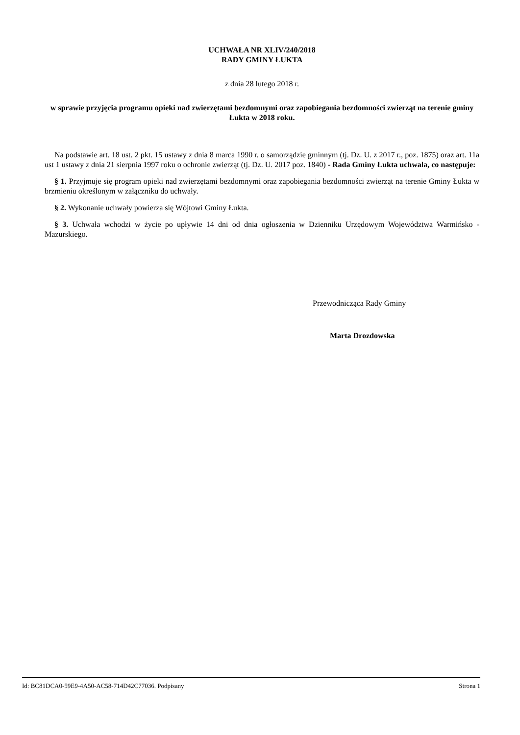UCHWAŁA NR XLIV/240/2018
RADY GMINY ŁUKTA
z dnia 28 lutego 2018 r.
w sprawie przyjęcia programu opieki nad zwierzętami bezdomnymi oraz zapobiegania bezdomności zwierząt na terenie gminy Łukta w 2018 roku.
Na podstawie art. 18 ust. 2 pkt. 15 ustawy z dnia 8 marca 1990 r. o samorządzie gminnym (tj. Dz. U. z 2017 r., poz. 1875) oraz art. 11a ust 1 ustawy z dnia 21 sierpnia 1997 roku o ochronie zwierząt (tj. Dz. U. 2017 poz. 1840) - Rada Gminy Łukta uchwala, co następuje:
§ 1. Przyjmuje się program opieki nad zwierzętami bezdomnymi oraz zapobiegania bezdomności zwierząt na terenie Gminy Łukta w brzmieniu określonym w załączniku do uchwały.
§ 2. Wykonanie uchwały powierza się Wójtowi Gminy Łukta.
§ 3. Uchwała wchodzi w życie po upływie 14 dni od dnia ogłoszenia w Dzienniku Urzędowym Województwa Warmińsko - Mazurskiego.
Przewodnicząca Rady Gminy
Marta Drozdowska
Id: BC81DCA0-59E9-4A50-AC58-714D42C77036. Podpisany Strona 1